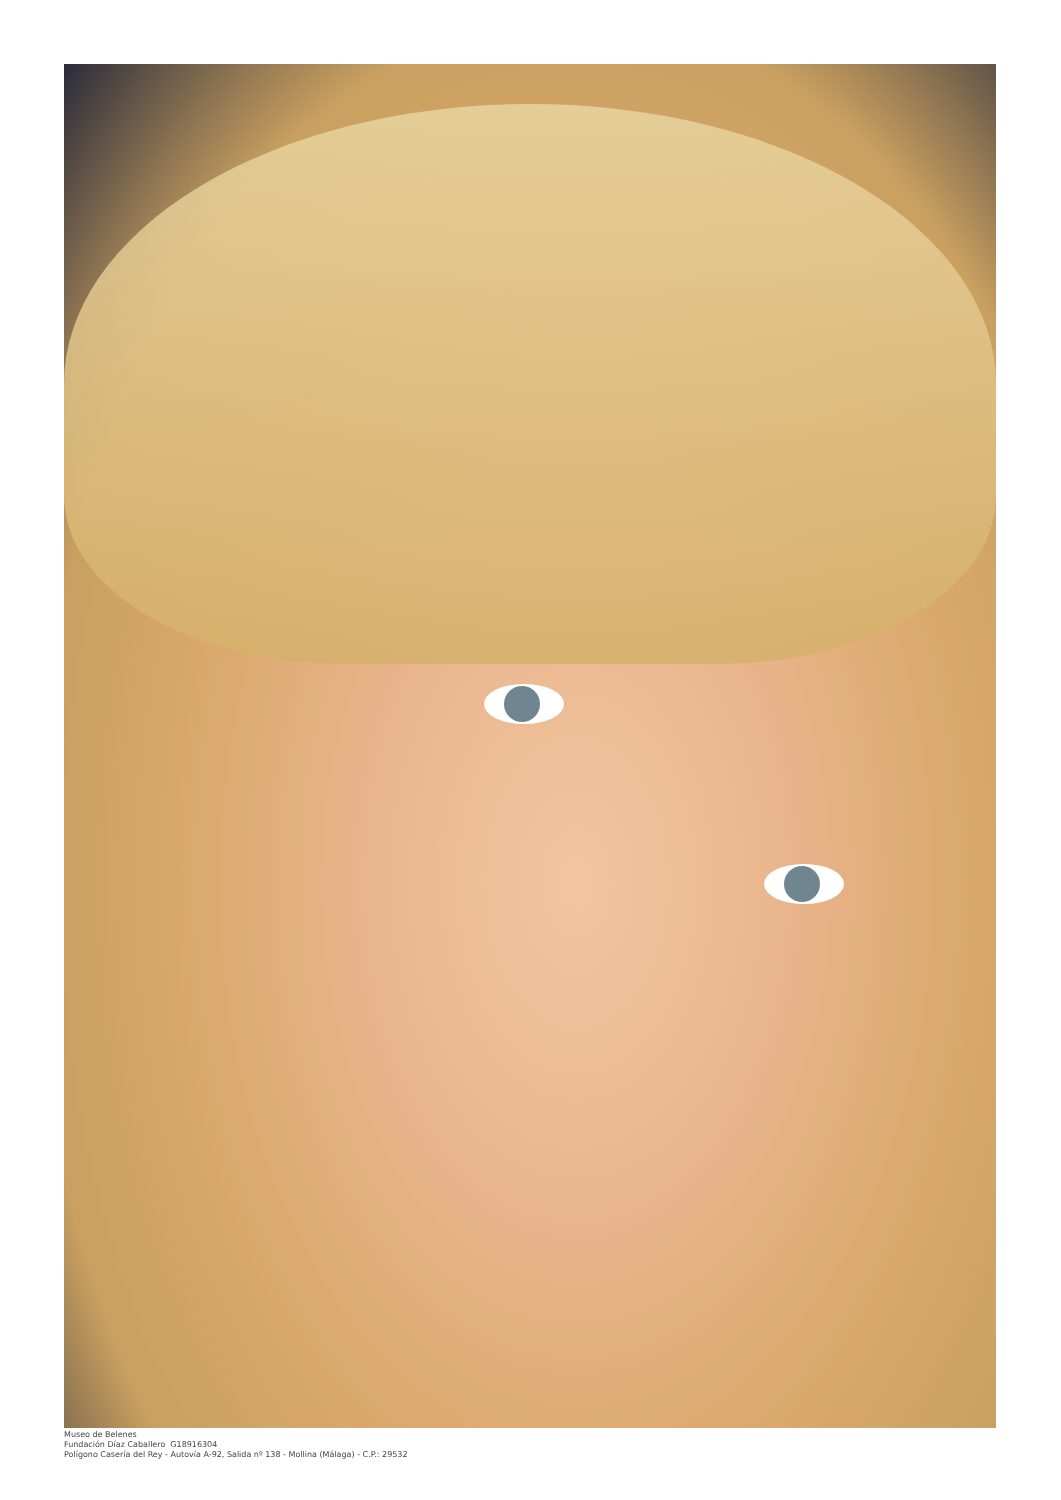Museo de Belenes
Fundación Díaz Caballero G18916304
Polígono Casería del Rey - Autovía A-92, Salida nº 138 - Mollina (Málaga) - C.P.: 29532